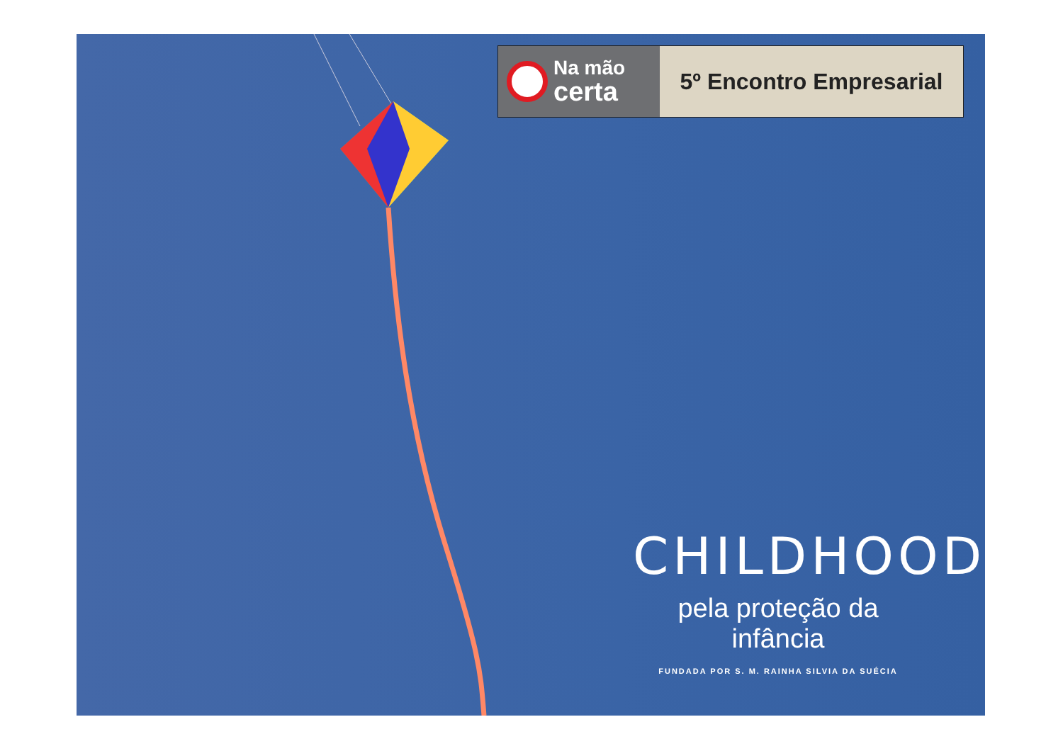Na mão
certa
5º Encontro Empresarial
CHILDHOOD
pela proteção da infância
FUNDADA POR S. M. RAINHA SILVIA DA SUÉCIA